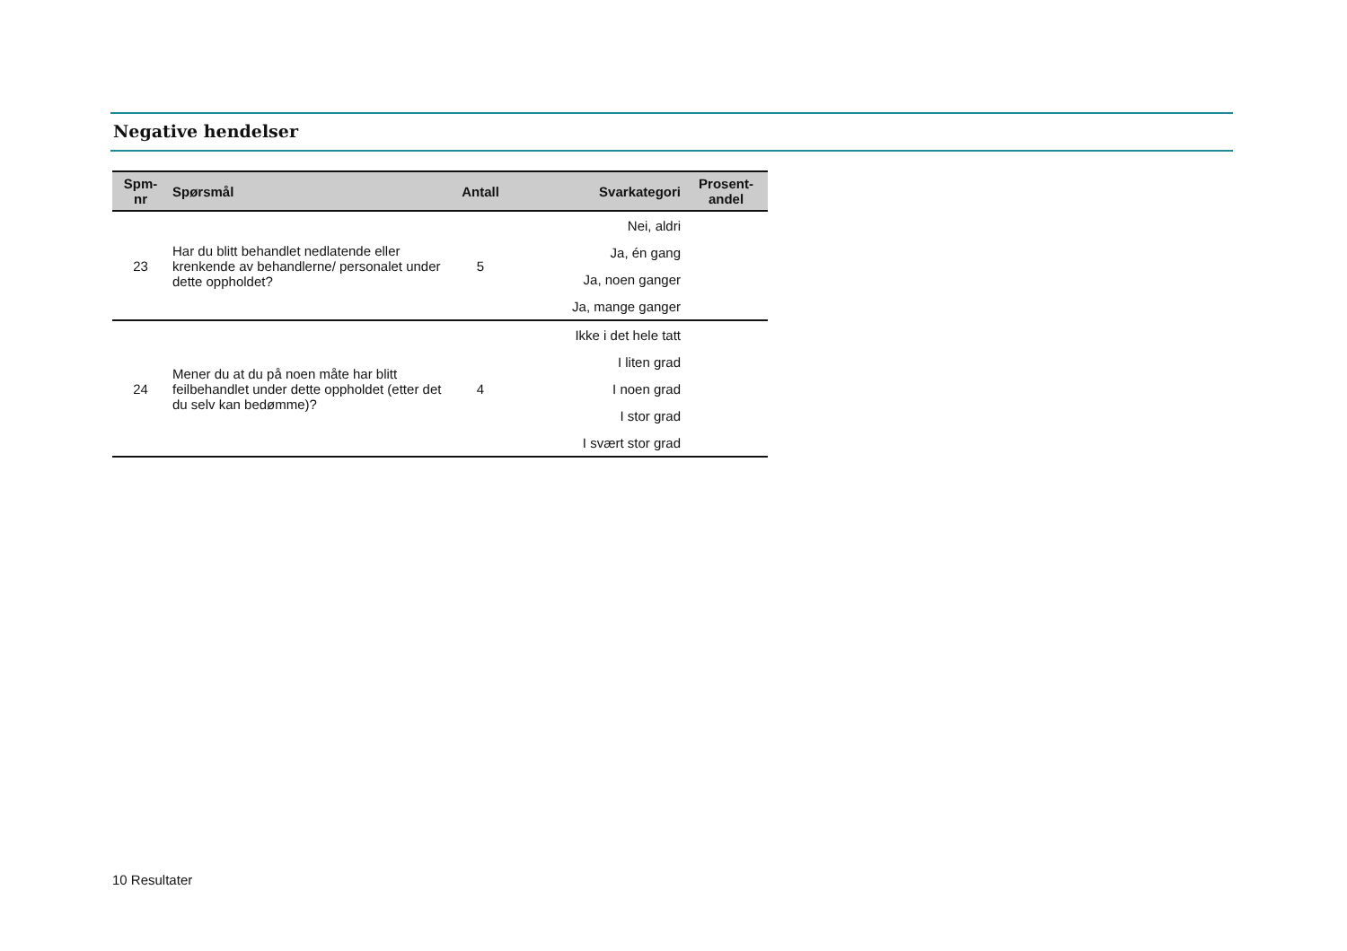Negative hendelser
| Spm- nr | Spørsmål | Antall | Svarkategori | Prosent- andel |
| --- | --- | --- | --- | --- |
| 23 | Har du blitt behandlet nedlatende eller krenkende av behandlerne/ personalet under dette oppholdet? | 5 | Nei, aldri | |
| | | | Ja, én gang | |
| | | | Ja, noen ganger | |
| | | | Ja, mange ganger | |
| 24 | Mener du at du på noen måte har blitt feilbehandlet under dette oppholdet (etter det du selv kan bedømme)? | 4 | Ikke i det hele tatt | |
| | | | I liten grad | |
| | | | I noen grad | |
| | | | I stor grad | |
| | | | I svært stor grad | |
10 Resultater